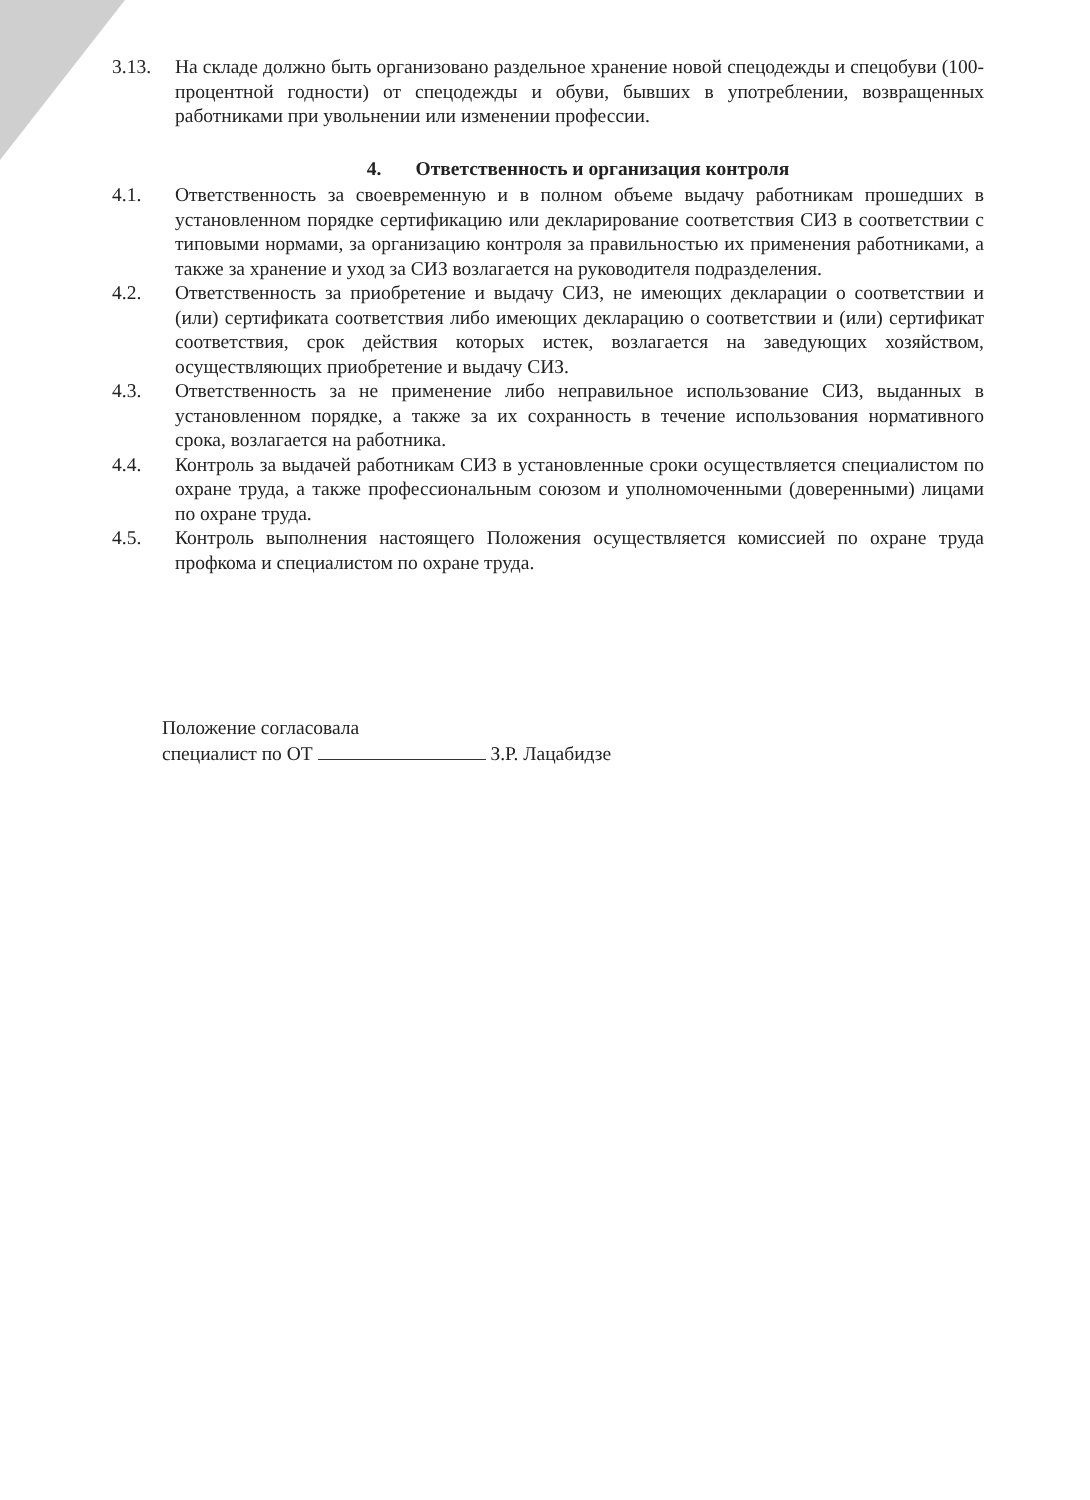3.13. На складе должно быть организовано раздельное хранение новой спецодежды и спецобуви (100-процентной годности) от спецодежды и обуви, бывших в употреблении, возвращенных работниками при увольнении или изменении профессии.
4. Ответственность и организация контроля
4.1. Ответственность за своевременную и в полном объеме выдачу работникам прошедших в установленном порядке сертификацию или декларирование соответствия СИЗ в соответствии с типовыми нормами, за организацию контроля за правильностью их применения работниками, а также за хранение и уход за СИЗ возлагается на руководителя подразделения.
4.2. Ответственность за приобретение и выдачу СИЗ, не имеющих декларации о соответствии и (или) сертификата соответствия либо имеющих декларацию о соответствии и (или) сертификат соответствия, срок действия которых истек, возлагается на заведующих хозяйством, осуществляющих приобретение и выдачу СИЗ.
4.3. Ответственность за не применение либо неправильное использование СИЗ, выданных в установленном порядке, а также за их сохранность в течение использования нормативного срока, возлагается на работника.
4.4. Контроль за выдачей работникам СИЗ в установленные сроки осуществляется специалистом по охране труда, а также профессиональным союзом и уполномоченными (доверенными) лицами по охране труда.
4.5. Контроль выполнения настоящего Положения осуществляется комиссией по охране труда профкома и специалистом по охране труда.
Положение согласовала
специалист по ОТ З.Р. Лацабидзе